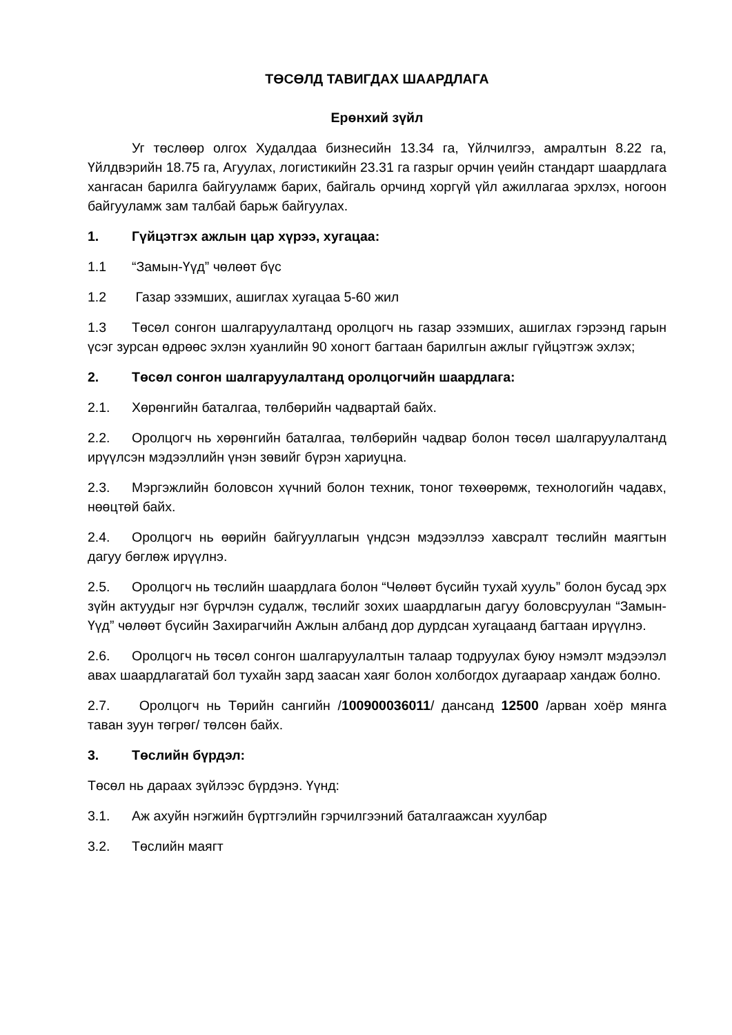ТӨСӨЛД ТАВИГДАХ ШААРДЛАГА
Ерөнхий зүйл
Уг төслөөр олгох Худалдаа бизнесийн 13.34 га, Үйлчилгээ, амралтын 8.22 га, Үйлдвэрийн 18.75 га, Агуулах, логистикийн 23.31 га газрыг орчин үеийн стандарт шаардлага хангасан барилга байгууламж барих, байгаль орчинд хоргүй үйл ажиллагаа эрхлэх, ногоон байгууламж зам талбай барьж байгуулах.
1. Гүйцэтгэх ажлын цар хүрээ, хугацаа:
1.1 “Замын-Үүд” чөлөөт бүс
1.2 Газар эзэмших, ашиглах хугацаа 5-60 жил
1.3 Төсөл сонгон шалгаруулалтанд оролцогч нь газар эзэмших, ашиглах гэрээнд гарын үсэг зурсан өдрөөс эхлэн хуанлийн 90 хоногт багтаан барилгын ажлыг гүйцэтгэж эхлэх;
2. Төсөл сонгон шалгаруулалтанд оролцогчийн шаардлага:
2.1. Хөрөнгийн баталгаа, төлбөрийн чадвартай байх.
2.2. Оролцогч нь хөрөнгийн баталгаа, төлбөрийн чадвар болон төсөл шалгаруулалтанд ирүүлсэн мэдээллийн үнэн зөвийг бүрэн хариуцна.
2.3. Мэргэжлийн боловсон хүчний болон техник, тоног төхөөрөмж, технологийн чадавх, нөөцтөй байх.
2.4. Оролцогч нь өөрийн байгууллагын үндсэн мэдээллээ хавсралт төслийн маягтын дагуу бөглөж ирүүлнэ.
2.5. Оролцогч нь төслийн шаардлага болон “Чөлөөт бүсийн тухай хууль” болон бусад эрх зүйн актуудыг нэг бүрчлэн судалж, төслийг зохих шаардлагын дагуу боловсруулан “Замын-Үүд” чөлөөт бүсийн Захирагчийн Ажлын албанд дор дурдсан хугацаанд багтаан ирүүлнэ.
2.6. Оролцогч нь төсөл сонгон шалгаруулалтын талаар тодруулах буюу нэмэлт мэдээлэл авах шаардлагатай бол тухайн зард заасан хаяг болон холбогдох дугаараар хандаж болно.
2.7. Оролцогч нь Төрийн сангийн /100900036011/ дансанд 12500 /арван хоёр мянга таван зуун төгрөг/ төлсөн байх.
3. Төслийн бүрдэл:
Төсөл нь дараах зүйлээс бүрдэнэ. Үүнд:
3.1. Аж ахуйн нэгжийн бүртгэлийн гэрчилгээний баталгаажсан хуулбар
3.2. Төслийн маягт